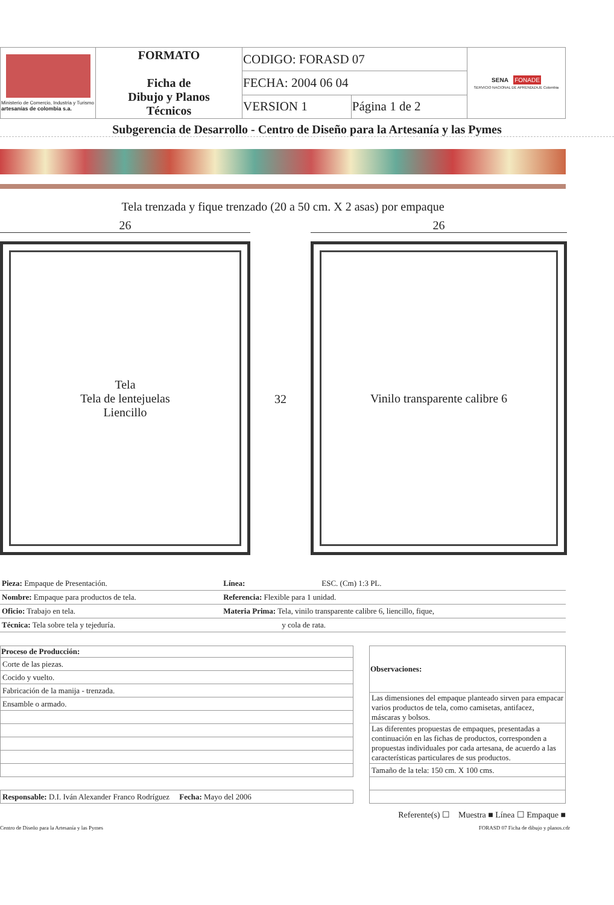| Ministerio de Comercio, Industria y Turismo artesanías de colombia s.a. | FORMATO Ficha de Dibujo y Planos Técnicos | CODIGO: FORASD 07 | | SENA FONADE SERVICIO NACIONAL DE APRENDIZAJE Colombia |
| | | FECHA: 2004 06 04 | | |
| | | VERSION 1 | Página 1 de 2 | |
Subgerencia de Desarrollo - Centro de Diseño para la Artesanía y las Pymes
Tela trenzada y fique trenzado (20 a 50 cm. X 2 asas) por empaque
26
Tela
Tela de lentejuelas
Liencillo
32
26
Vinilo transparente calibre 6
| Pieza: Empaque de Presentación. | Línea: | ESC. (Cm) 1:3 PL. |
| Nombre: Empaque para productos de tela. | Referencia: Flexible para 1 unidad. | |
| Oficio: Trabajo en tela. | Materia Prima: Tela, vinilo transparente calibre 6, liencillo, fique, | |
| Técnica: Tela sobre tela y tejeduría. | y cola de rata. | |
| Proceso de Producción: |
| --- |
| Corte de las piezas. |
| Cocido y vuelto. |
| Fabricación de la manija - trenzada. |
| Ensamble o armado. |
| Responsable: D.I. Iván Alexander Franco Rodríguez Fecha: Mayo del 2006 |
| Observaciones: |
| --- |
| Las dimensiones del empaque planteado sirven para empacar varios productos de tela, como camisetas, antifacez, máscaras y bolsos. |
| Las diferentes propuestas de empaques, presentadas a continuación en las fichas de productos, corresponden a propuestas individuales por cada artesana, de acuerdo a las características particulares de sus productos. |
| Tamaño de la tela: 150 cm. X 100 cms. |
Referente(s) ☐ Muestra ■ Línea ☐ Empaque ■
Centro de Diseño para la Artesanía y las Pymes FORASD 07 Ficha de dibujo y planos.cdr